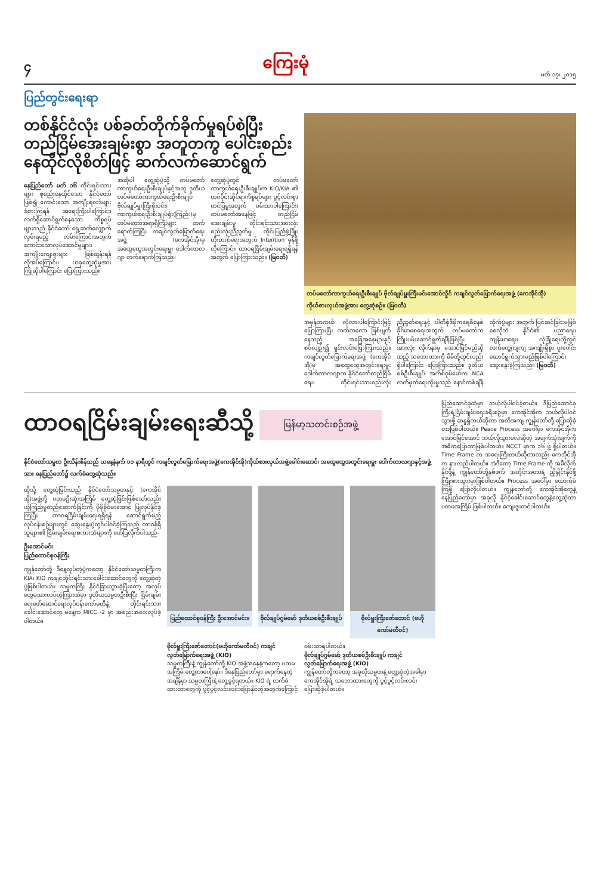၄ ကြေးမုံ မတ် ၁၇၊ ၂၀၁၅
ပြည်တွင်းရေးရာ
တစ်နိုင်ငံလုံး ပစ်ခတ်တိုက်ခိုက်မှုရပ်စဲပြီး တည်ငြိမ်အေးချမ်းစွာ အတူတကွ ပေါင်းစည်းနေထိုင်လိုစိတ်ဖြင့် ဆက်လက်ဆောင်ရွက်
နေပြည်တော် မတ် ၁၆ တိုင်းရင်းသားများ စုစည်းနေထိုင်သော နိုင်ငံတော်ဖြစ်၍ ကောင်းသော အကျိုးရလဒ်များ ခံစားကြရန် အရေးကြီးပါကြောင်း၊ လက်ရှိဆောင်ရွက်နေသော ကိစ္စရပ်များသည် နိုင်ငံတော် ရှေ့ဆက်လျှောက်လှမ်းရမည့် လမ်းကြောင်းအတွက် ကောင်းသောလုပ်ဆောင်မှုများ၊ အကျိုးကျေးဇူးများ ဖြစ်ထွန်းရန် လိုအပ်ကြောင်း၊ ယခုတွေ့ဆုံမှုအား ကြိုဆိုပါကြောင်း ပြောကြားသည်။
အဆိုပါ တွေ့ဆုံပွဲသို့ တပ်မတော်ကာကွယ်ရေးဦးစီးချုပ်နှင့်အတူ ဒုတိယတပ်မတော်ကာကွယ်ရေးဦးစီးချုပ် ဗိုလ်ချုပ်မှူးကြီးစိုးဝင်း၊ ကာကွယ်ရေးဦးစီးချုပ်ရုံး(ကြည်း)မှ တပ်မတော်အရာရှိကြီးများ တက်ရောက်ကြပြီး ကချင်လွတ်မြောက်ရေးအဖွဲ့ (ကေအိုင်အို)မှ အထွေထွေအတွင်းရေးမှူး ဒေါက်တာလဂျာ တက်ရောက်ကြသည်။
တွေ့ဆုံပွဲတွင် တပ်မတော်ကာကွယ်ရေးဦးစီးချုပ်က KIO/KIA ၏ တပ်ပိုင်းဆိုင်ရာကိစ္စရပ်များ ပွင့်လင်းစွာ တင်ပြမှုအတွက် ဝမ်းသာပါကြောင်း၊ တပ်မတော်အနေဖြင့် တည်ငြိမ်အေးချမ်းမှု တိုင်းရင်းသားအားလုံး စည်းလုံးညီညွတ်မှု တိုင်းပြည်ဖွံ့ဖြိုးတိုးတက်ရေးအတွက် Intention မှန်ဖို့လိုကြောင်း၊ ထာဝရငြိမ်းချမ်းရေးရရှိရန် အတွက် ပြောကြားသည်။ (မြဝတီ)
တပ်မတော်ကာကွယ်ရေးဦးစီးချုပ် ဗိုလ်ချုပ်မှူးကြီးမင်းအောင်လှိုင် ကချင်လွတ်မြောက်ရေးအဖွဲ့ (ကေအိုင်အို) ကိုယ်စားလှယ်အဖွဲ့အား တွေ့ဆုံစဉ်။ (မြဝတီ)
အမှန်တကယ် လိုလားပါကြောင်းဖြင့် ပြောကြားပြီး လတ်တလော ဖြစ်ပျက်နေသည့် အခြေအနေများနှင့် စပ်လျဉ်း၍ ရှင်းလင်းပြောကြားသည်။ ကချင်လွတ်မြောက်ရေးအဖွဲ့ (ကေအိုင်အို)မှ အထွေထွေအတွင်းရေးမှူး ဒေါက်တာလဂျာက နိုင်ငံတော်တည်ငြိမ်ရေး၊ တိုင်းရင်းသားစည်းလုံးညီညွတ်ရေးနှင့် ပါတီစုံဒီမိုကရေစီစနစ် ခိုင်မာစေရေးအတွက် တပ်မတော်က ကြိုးပမ်းဆောင်ရွက်ချိန်ဖြစ်ပြီး အားလုံး လိုက်နာမှ အောင်မြင်မည်ဆိုသည့် သဘောထားကို မိမိတို့တွင်လည်း ရှိပါကြောင်း ပြောကြားသည်။ ဒုတိယစစ်ဦးစီးချုပ် အက်စ်ဝုမ်မော်က NCA လက်မှတ်ရေးထိုးမှုသည် နောင်တစ်ချိန် တိုက်ပွဲများ အတွက် ပြင်ဆင်ခြင်းမဖြစ်စေလိုဘဲ နိုင်ငံ၏ ပညာရေး၊ ကျန်းမာရေး၊ လုံခြုံရေးတို့တွင် လက်တွေ့ကျကျ အကျိုးရှိစွာ ပူးပေါင်းဆောင်ရွက်သွားမည်ဖြစ်ပါကြောင်း ဆွေးနွေးခဲ့ကြသည်။ (မြဝတီ)
ထာဝရငြိမ်းချမ်းရေးဆီသို့
မြန်မာ့သတင်းစဉ်အဖွဲ့
နိုင်ငံတော်သမ္မတ ဦးသိန်းစိန်သည် ယနေ့နံနက် ၁၀ နာရီတွင် ကချင်လွတ်မြောက်ရေးအဖွဲ့(ကေအိုင်အို)ကိုယ်စားလှယ်အဖွဲ့ခေါင်းဆောင်၊ အထွေထွေအတွင်းရေးမှူး ဒေါက်တာလဂျာနှင့်အဖွဲ့အား နေပြည်တော်၌ လက်ခံတွေ့ဆုံသည်။
ထိုသို့ တွေ့ဆုံခြင်းသည် နိုင်ငံတော်သမ္မတနှင့် (ကေအိုင်အို)အဖွဲ့တို့ ပထမဦးဆုံးအကြိမ် တွေ့ဆုံခြင်းဖြစ်သော်လည်း ယုံကြည်မှုတည်ဆောက်ခြင်းကို ပိုမိုခိုင်မာအောင် ပြုလုပ်နိုင်ခဲ့ကြပြီး ထာဝရငြိမ်းချမ်းရေးရရှိရန် ဆောင်ရွက်မည့် လုပ်ငန်းစဉ်များတွင် ဆွေးနွေးပွဲတွင်ပါဝင်ခဲ့ကြသည့် တာဝန်ရှိသူများ၏ ငြိမ်းချမ်းရေးစကားသံများကို ဖော်ပြလိုက်ပါသည်-
ဦးအောင်မင်း
ပြည်ထောင်စုဝန်ကြီး
ကျွန်တော်တို့ ဒီနေ့လုပ်တဲ့ပွဲကတော့ နိုင်ငံတော်သမ္မတကြီးက KIA၊ KIO ကချင်တိုင်းရင်းသားခေါင်းဆောင်တွေကို တွေ့ဆုံတဲ့ပွဲဖြစ်ပါတယ်။ သမ္မတကြီး နိုင်ငံခြားသွားခဲ့ပြီးတော့ အလုပ်တွေမအားလပ်တဲ့ကြားထဲမှာ ဒုတိယသမ္မတဦးစီးပြီး ငြိမ်းချမ်းရေးဖော်ဆောင်ရေးလုပ်ငန်းကော်မတီနဲ့ တိုင်းရင်းသားခေါင်းဆောင်တွေ မနေ့က MICC -2 မှာ အစည်းအဝေးလုပ်ခဲ့ပါတယ်။
ပြည်ထောင်စုဝန်ကြီး ဦးအောင်မင်း။
ဗိုလ်ချုပ်ဂွမ်မော် ဒုတိယစစ်ဦးစီးချုပ်
ဗိုလ်မှူးကြီးဇော်တောင် (ဗဟိုကော်မတီဝင်)
ဗိုလ်မှူးကြီးဇော်တောင်(ဗဟိုကော်မတီဝင်) ကချင်လွတ်မြောက်ရေးအဖွဲ့ (KIO)
သမ္မတကြီးနဲ့ ကျွန်တော်တို့ KIO အဖွဲ့အနေနဲ့ကတော့ ပထမအကြိမ် တွေ့တာပေါ့နော်။ ဒီနေပြည်တော်မှာ ရောက်နေတဲ့အချိန်မှာ သမ္မတကြီးနဲ့ တွေ့ခွင့်ရတယ်။ KIO ရဲ့ လက်ခံထားတာတွေကို ပွင့်ပွင့်လင်းလင်းပြောနိုင်တဲ့အတွက်ကြောင့် ဝမ်းသာရပါတယ်။
ဗိုလ်ချုပ်ဂွမ်မော် ဒုတိယစစ်ဦးစီးချုပ် ကချင်လွတ်မြောက်ရေးအဖွဲ့ (KIO)
ကျွန်တော်တို့ကတော့ အခုလိုသမ္မတနဲ့ တွေ့ဆုံတဲ့အခါမှာ ကေအိုင်အိုရဲ့ သဘောထားတွေကို ပွင့်ပွင့်လင်းလင်း ပြောဆိုခဲ့ပါတယ်။
ပြည်ထောင်စုထဲမှာ ဘယ်လိုပါဝင်ခဲ့တယ်။ ဒီပြည်ထောင်စုကြီးရဲ့ငြိမ်းချမ်းရေးခရီးစဉ်မှာ ကေအိုင်အိုက ဘယ်လိုပါဝင်သွားဖို့ ဆန္ဒရှိတယ်ဆိုတာ အတိအကျ ကျွန်တော်တို့ ပြောဆိုခဲ့တာဖြစ်ပါတယ်။ Peace Process အပေါ်မှာ ကေအိုင်အိုက အောင်မြင်အောင် ဘယ်လိုသွားမလဲဆိုတဲ့ အချက်သုံးချက်ကို အဓိကပြောတာဖြစ်ပါတယ်။ NCCT မှာက ၁၆ ဖွဲ့ ရှိပါတယ်။ Time Frame က အရေးကြီးတယ်ဆိုတာလည်း ကေအိုင်အိုက နားလည်ပါတယ်။ အဲဒီတော့ Time Frame ကို အမီလိုက်နိုင်ဖို့နဲ့ ကျွန်တော်တို့နှစ်ဖက် အတိုင်းအတာနဲ့ ညှိနှိုင်းနိုင်ဖို့ ကြိုးစားသွားမှာဖြစ်ပါတယ်။ Process အပေါ်မှာ ထောက်ခံကြဖို့ ပြောလိုပါတယ်။ ကျွန်တော်တို့ ကေအိုင်အိုတွေနဲ့ နေပြည်တော်မှာ အခုလို နိုင်ငံ့ခေါင်းဆောင်တွေနဲ့တွေ့ဆုံတာ ပထမအကြိမ် ဖြစ်ပါတယ်။ ကျေးဇူးတင်ပါတယ်။